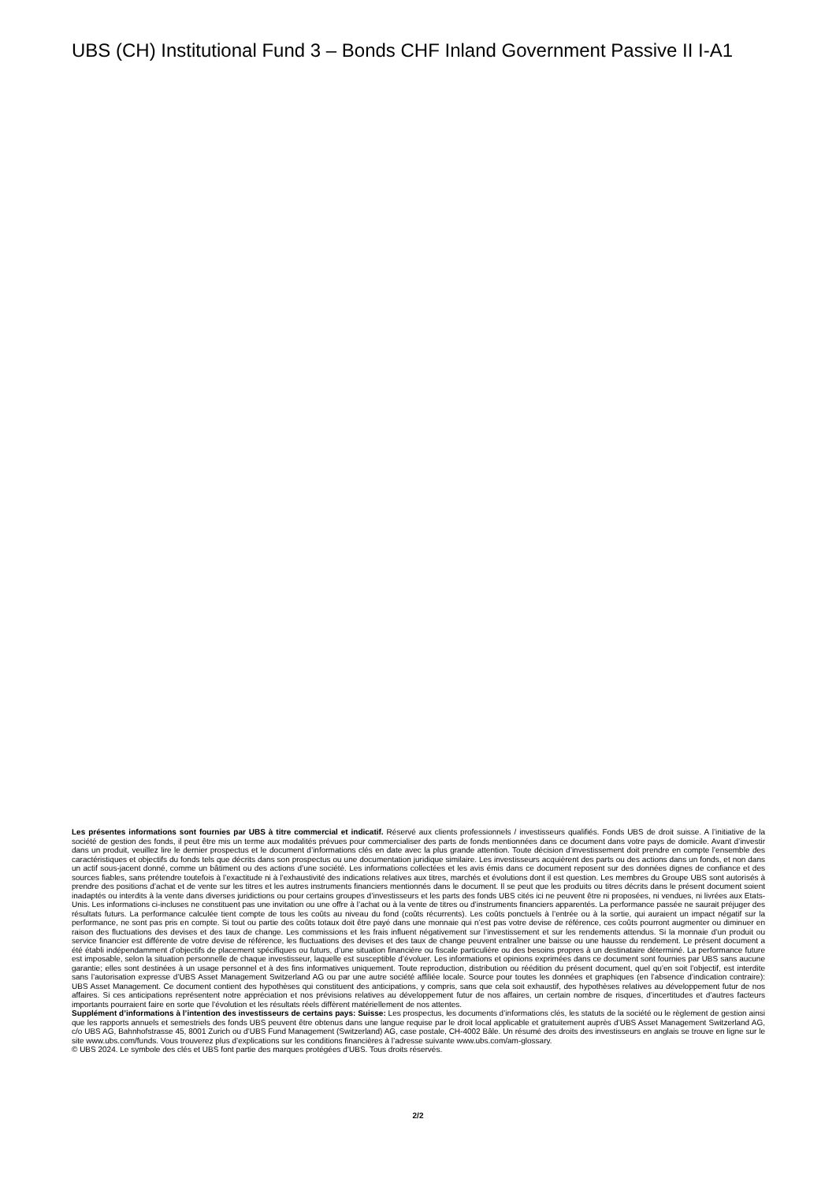UBS (CH) Institutional Fund 3 – Bonds CHF Inland Government Passive II I-A1
Les présentes informations sont fournies par UBS à titre commercial et indicatif. Réservé aux clients professionnels / investisseurs qualifiés. Fonds UBS de droit suisse. A l’initiative de la société de gestion des fonds, il peut être mis un terme aux modalités prévues pour commercialiser des parts de fonds mentionnées dans ce document dans votre pays de domicile. Avant d’investir dans un produit, veuillez lire le dernier prospectus et le document d’informations clés en date avec la plus grande attention. Toute décision d’investissement doit prendre en compte l’ensemble des caractéristiques et objectifs du fonds tels que décrits dans son prospectus ou une documentation juridique similaire. Les investisseurs acquièrent des parts ou des actions dans un fonds, et non dans un actif sous-jacent donné, comme un bâtiment ou des actions d’une société. Les informations collectées et les avis émis dans ce document reposent sur des données dignes de confiance et des sources fiables, sans prétendre toutefois à l’exactitude ni à l’exhaustivité des indications relatives aux titres, marchés et évolutions dont il est question. Les membres du Groupe UBS sont autorisés à prendre des positions d’achat et de vente sur les titres et les autres instruments financiers mentionnés dans le document. Il se peut que les produits ou titres décrits dans le présent document soient inadaptés ou interdits à la vente dans diverses juridictions ou pour certains groupes d’investisseurs et les parts des fonds UBS cités ici ne peuvent être ni proposées, ni vendues, ni livrées aux Etats-Unis. Les informations ci-incluses ne constituent pas une invitation ou une offre à l’achat ou à la vente de titres ou d’instruments financiers apparentés. La performance passée ne saurait préjuger des résultats futurs. La performance calculée tient compte de tous les coûts au niveau du fond (coûts récurrents). Les coûts ponctuels à l’entrée ou à la sortie, qui auraient un impact négatif sur la performance, ne sont pas pris en compte. Si tout ou partie des coûts totaux doit être payé dans une monnaie qui n’est pas votre devise de référence, ces coûts pourront augmenter ou diminuer en raison des fluctuations des devises et des taux de change. Les commissions et les frais influent négativement sur l’investissement et sur les rendements attendus. Si la monnaie d’un produit ou service financier est différente de votre devise de référence, les fluctuations des devises et des taux de change peuvent entraîner une baisse ou une hausse du rendement. Le présent document a été établi indépendamment d’objectifs de placement spécifiques ou futurs, d’une situation financière ou fiscale particulière ou des besoins propres à un destinataire déterminé. La performance future est imposable, selon la situation personnelle de chaque investisseur, laquelle est susceptible d’évoluer. Les informations et opinions exprimées dans ce document sont fournies par UBS sans aucune garantie; elles sont destinées à un usage personnel et à des fins informatives uniquement. Toute reproduction, distribution ou réédition du présent document, quel qu’en soit l’objectif, est interdite sans l’autorisation expresse d’UBS Asset Management Switzerland AG ou par une autre société affiliée locale. Source pour toutes les données et graphiques (en l’absence d’indication contraire): UBS Asset Management. Ce document contient des hypothèses qui constituent des anticipations, y compris, sans que cela soit exhaustif, des hypothèses relatives au développement futur de nos affaires. Si ces anticipations représentent notre appréciation et nos prévisions relatives au développement futur de nos affaires, un certain nombre de risques, d’incertitudes et d’autres facteurs importants pourraient faire en sorte que l’évolution et les résultats réels diffèrent matériellement de nos attentes.
Supplément d’informations à l’intention des investisseurs de certains pays: Suisse: Les prospectus, les documents d’informations clés, les statuts de la société ou le règlement de gestion ainsi que les rapports annuels et semestriels des fonds UBS peuvent être obtenus dans une langue requise par le droit local applicable et gratuitement auprès d’UBS Asset Management Switzerland AG, c/o UBS AG, Bahnhofstrasse 45, 8001 Zurich ou d’UBS Fund Management (Switzerland) AG, case postale, CH-4002 Bâle. Un résumé des droits des investisseurs en anglais se trouve en ligne sur le site www.ubs.com/funds. Vous trouverez plus d’explications sur les conditions financières à l’adresse suivante www.ubs.com/am-glossary.
© UBS 2024. Le symbole des clés et UBS font partie des marques protégées d’UBS. Tous droits réservés.
2/2